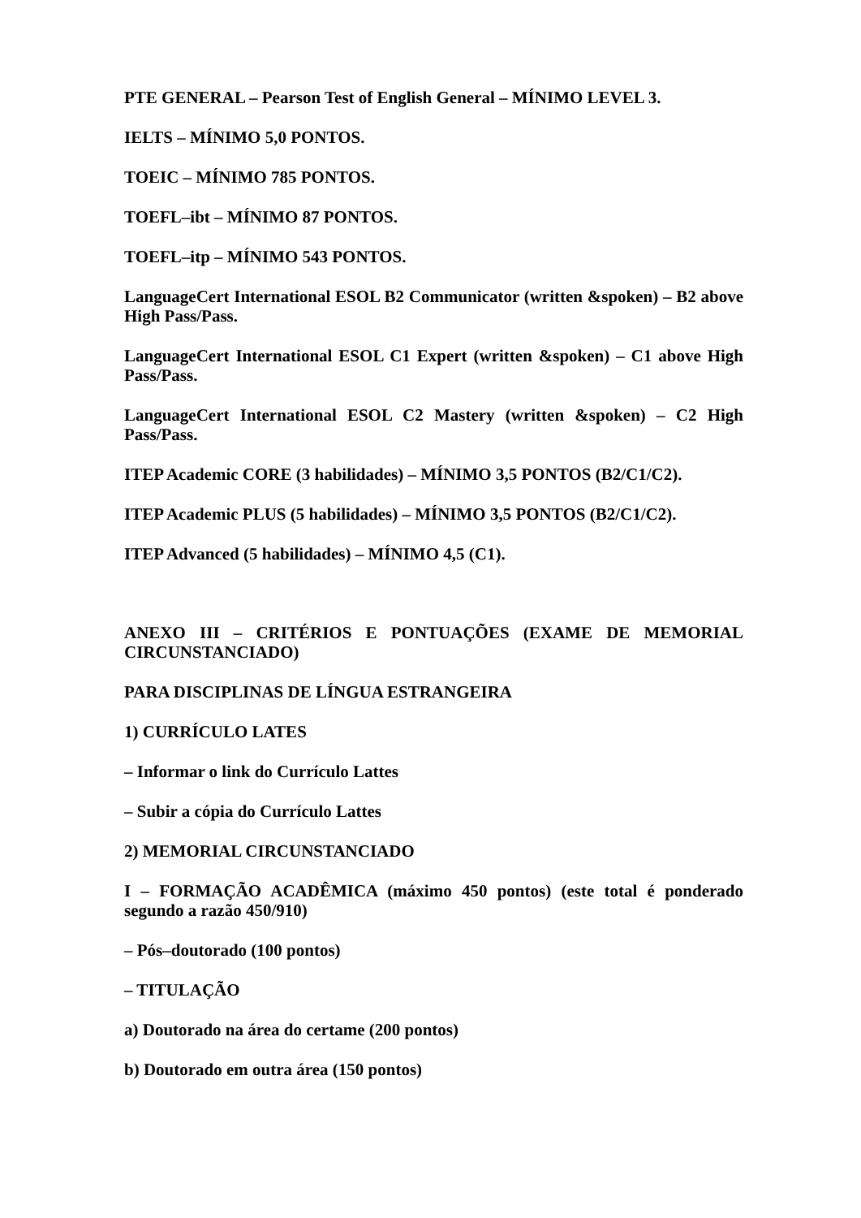PTE GENERAL – Pearson Test of English General – MÍNIMO LEVEL 3.
IELTS – MÍNIMO 5,0 PONTOS.
TOEIC – MÍNIMO 785 PONTOS.
TOEFL–ibt – MÍNIMO 87 PONTOS.
TOEFL–itp – MÍNIMO 543 PONTOS.
LanguageCert International ESOL B2 Communicator (written &spoken) – B2 above High Pass/Pass.
LanguageCert International ESOL C1 Expert (written &spoken) – C1 above High Pass/Pass.
LanguageCert International ESOL C2 Mastery (written &spoken) – C2 High Pass/Pass.
ITEP Academic CORE (3 habilidades) – MÍNIMO 3,5 PONTOS (B2/C1/C2).
ITEP Academic PLUS (5 habilidades) – MÍNIMO 3,5 PONTOS (B2/C1/C2).
ITEP Advanced (5 habilidades) – MÍNIMO 4,5 (C1).
ANEXO III – CRITÉRIOS E PONTUAÇÕES (EXAME DE MEMORIAL CIRCUNSTANCIADO)
PARA DISCIPLINAS DE LÍNGUA ESTRANGEIRA
1) CURRÍCULO LATES
– Informar o link do Currículo Lattes
– Subir a cópia do Currículo Lattes
2) MEMORIAL CIRCUNSTANCIADO
I – FORMAÇÃO ACADÊMICA (máximo 450 pontos) (este total é ponderado segundo a razão 450/910)
– Pós–doutorado (100 pontos)
– TITULAÇÃO
a) Doutorado na área do certame (200 pontos)
b) Doutorado em outra área (150 pontos)